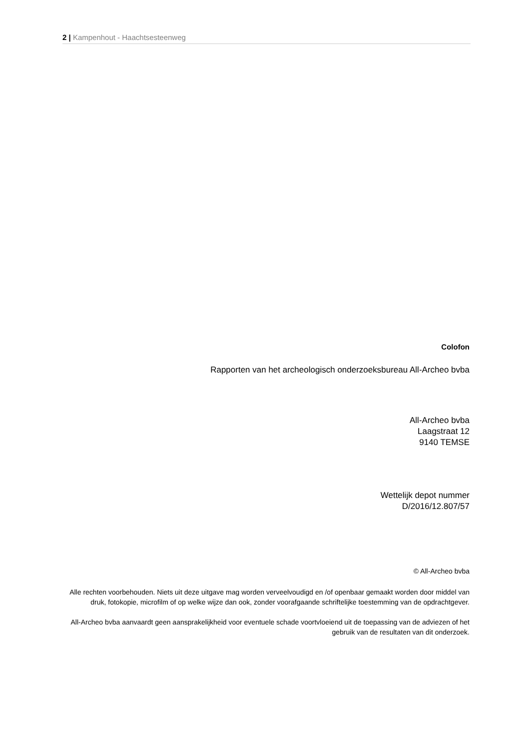2 | Kampenhout - Haachtsesteenweg
Colofon
Rapporten van het archeologisch onderzoeksbureau All-Archeo bvba
All-Archeo bvba
Laagstraat 12
9140 TEMSE
Wettelijk depot nummer
D/2016/12.807/57
© All-Archeo bvba
Alle rechten voorbehouden. Niets uit deze uitgave mag worden verveelvoudigd en /of openbaar gemaakt worden door middel van druk, fotokopie, microfilm of op welke wijze dan ook, zonder voorafgaande schriftelijke toestemming van de opdrachtgever.
All-Archeo bvba aanvaardt geen aansprakelijkheid voor eventuele schade voortvloeiend uit de toepassing van de adviezen of het gebruik van de resultaten van dit onderzoek.